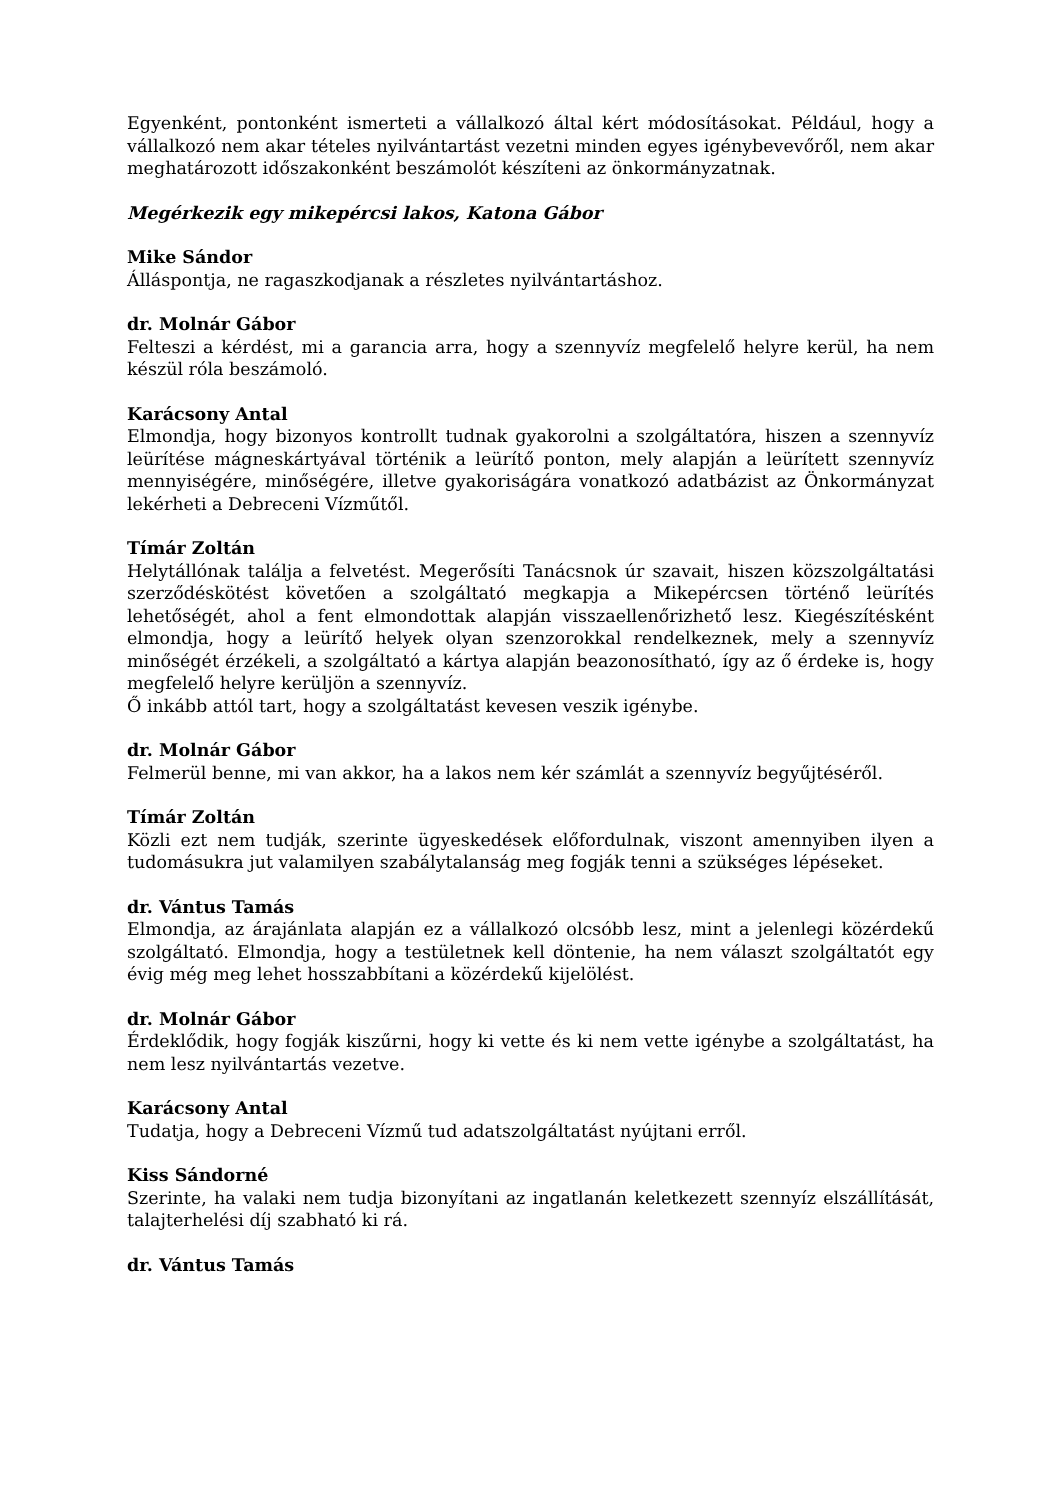Egyenként, pontonként ismerteti a vállalkozó által kért módosításokat. Például, hogy a vállalkozó nem akar tételes nyilvántartást vezetni minden egyes igénybevevőről, nem akar meghatározott időszakonként beszámolót készíteni az önkormányzatnak.
Megérkezik egy mikepércsi lakos, Katona Gábor
Mike Sándor
Álláspontja, ne ragaszkodjanak a részletes nyilvántartáshoz.
dr. Molnár Gábor
Felteszi a kérdést, mi a garancia arra, hogy a szennyvíz megfelelő helyre kerül, ha nem készül róla beszámoló.
Karácsony Antal
Elmondja, hogy bizonyos kontrollt tudnak gyakorolni a szolgáltatóra, hiszen a szennyvíz leürítése mágneskártyával történik a leürítő ponton, mely alapján a leürített szennyvíz mennyiségére, minőségére, illetve gyakoriságára vonatkozó adatbázist az Önkormányzat lekérheti a Debreceni Vízműtől.
Tímár Zoltán
Helytállónak találja a felvetést. Megerősíti Tanácsnok úr szavait, hiszen közszolgáltatási szerződéskötést követően a szolgáltató megkapja a Mikepércsen történő leürítés lehetőségét, ahol a fent elmondottak alapján visszaellenőrizhető lesz. Kiegészítésként elmondja, hogy a leürítő helyek olyan szenzorokkal rendelkeznek, mely a szennyvíz minőségét érzékeli, a szolgáltató a kártya alapján beazonosítható, így az ő érdeke is, hogy megfelelő helyre kerüljön a szennyvíz.
Ő inkább attól tart, hogy a szolgáltatást kevesen veszik igénybe.
dr. Molnár Gábor
Felmerül benne, mi van akkor, ha a lakos nem kér számlát a szennyvíz begyűjtéséről.
Tímár Zoltán
Közli ezt nem tudják, szerinte ügyeskedések előfordulnak, viszont amennyiben ilyen a tudomásukra jut valamilyen szabálytalanság meg fogják tenni a szükséges lépéseket.
dr. Vántus Tamás
Elmondja, az árajánlata alapján ez a vállalkozó olcsóbb lesz, mint a jelenlegi közérdekű szolgáltató. Elmondja, hogy a testületnek kell döntenie, ha nem választ szolgáltatót egy évig még meg lehet hosszabbítani a közérdekű kijelölést.
dr. Molnár Gábor
Érdeklődik, hogy fogják kiszűrni, hogy ki vette és ki nem vette igénybe a szolgáltatást, ha nem lesz nyilvántartás vezetve.
Karácsony Antal
Tudatja, hogy a Debreceni Vízmű tud adatszolgáltatást nyújtani erről.
Kiss Sándorné
Szerinte, ha valaki nem tudja bizonyítani az ingatlanán keletkezett szennyíz elszállítását, talajterhelési díj szabható ki rá.
dr. Vántus Tamás